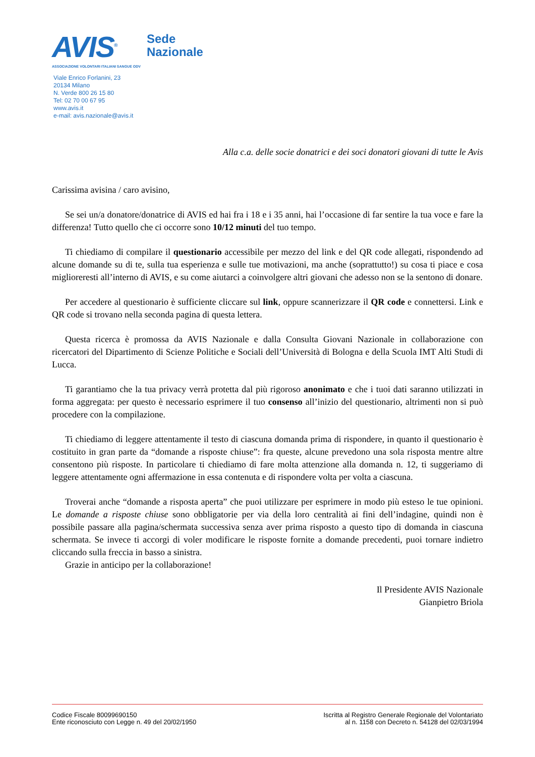AVIS<sup>®</sup>
ASSOCIAZIONE VOLONTARI ITALIANI SANGUE ODV
Sede
Nazionale
Viale Enrico Forlanini, 23
20134 Milano
N. Verde 800 26 15 80
Tel: 02 70 00 67 95
www.avis.it
e-mail: avis.nazionale@avis.it
Alla c.a. delle socie donatrici e dei soci donatori giovani di tutte le Avis
Carissima avisina / caro avisino,
Se sei un/a donatore/donatrice di AVIS ed hai fra i 18 e i 35 anni, hai l’occasione di far sentire la tua voce e fare la differenza! Tutto quello che ci occorre sono 10/12 minuti del tuo tempo.
Ti chiediamo di compilare il questionario accessibile per mezzo del link e del QR code allegati, rispondendo ad alcune domande su di te, sulla tua esperienza e sulle tue motivazioni, ma anche (soprattutto!) su cosa ti piace e cosa miglioreresti all’interno di AVIS, e su come aiutarci a coinvolgere altri giovani che adesso non se la sentono di donare.
Per accedere al questionario è sufficiente cliccare sul link, oppure scannerizzare il QR code e connettersi. Link e QR code si trovano nella seconda pagina di questa lettera.
Questa ricerca è promossa da AVIS Nazionale e dalla Consulta Giovani Nazionale in collaborazione con ricercatori del Dipartimento di Scienze Politiche e Sociali dell’Università di Bologna e della Scuola IMT Alti Studi di Lucca.
Ti garantiamo che la tua privacy verrà protetta dal più rigoroso anonimato e che i tuoi dati saranno utilizzati in forma aggregata: per questo è necessario esprimere il tuo consenso all’inizio del questionario, altrimenti non si può procedere con la compilazione.
Ti chiediamo di leggere attentamente il testo di ciascuna domanda prima di rispondere, in quanto il questionario è costituito in gran parte da “domande a risposte chiuse”: fra queste, alcune prevedono una sola risposta mentre altre consentono più risposte. In particolare ti chiediamo di fare molta attenzione alla domanda n. 12, ti suggeriamo di leggere attentamente ogni affermazione in essa contenuta e di rispondere volta per volta a ciascuna.
Troverai anche “domande a risposta aperta” che puoi utilizzare per esprimere in modo più esteso le tue opinioni. Le domande a risposte chiuse sono obbligatorie per via della loro centralità ai fini dell’indagine, quindi non è possibile passare alla pagina/schermata successiva senza aver prima risposto a questo tipo di domanda in ciascuna schermata. Se invece ti accorgi di voler modificare le risposte fornite a domande precedenti, puoi tornare indietro cliccando sulla freccia in basso a sinistra.
Grazie in anticipo per la collaborazione!
Il Presidente AVIS Nazionale
Gianpietro Briola
Codice Fiscale 80099690150
Ente riconosciuto con Legge n. 49 del 20/02/1950
Iscritta al Registro Generale Regionale del Volontariato
al n. 1158 con Decreto n. 54128 del 02/03/1994